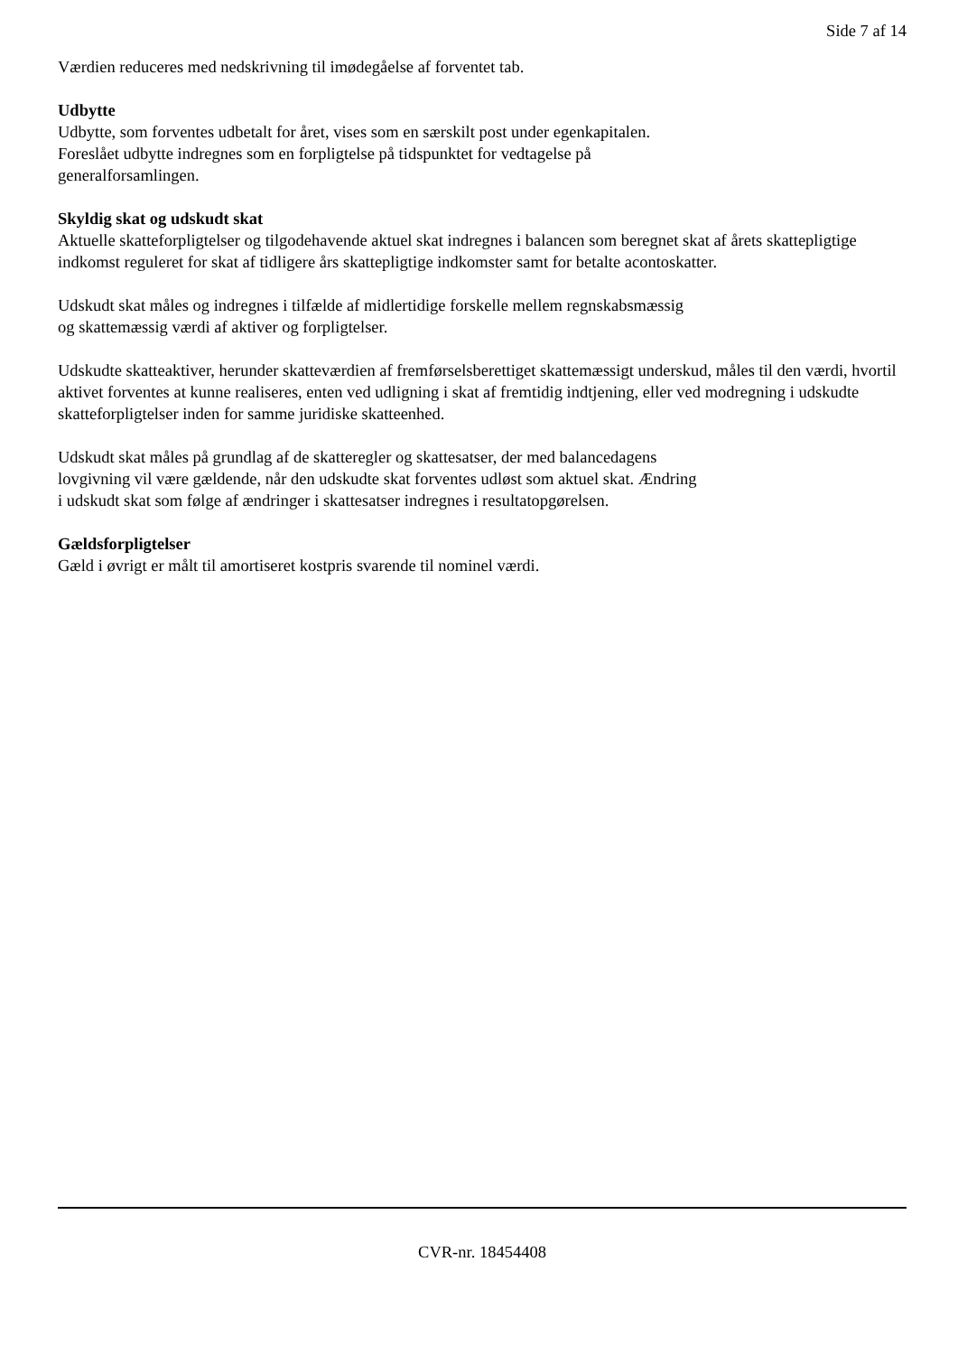Side 7 af 14
Værdien reduceres med nedskrivning til imødegåelse af forventet tab.
Udbytte
Udbytte, som forventes udbetalt for året, vises som en særskilt post under egenkapitalen.
Foreslået udbytte indregnes som en forpligtelse på tidspunktet for vedtagelse på
generalforsamlingen.
Skyldig skat og udskudt skat
Aktuelle skatteforpligtelser og tilgodehavende aktuel skat indregnes i balancen som beregnet skat af årets skattepligtige indkomst reguleret for skat af tidligere års skattepligtige indkomster samt for betalte acontoskatter.
Udskudt skat måles og indregnes i tilfælde af midlertidige forskelle mellem regnskabsmæssig
og skattemæssig værdi af aktiver og forpligtelser.
Udskudte skatteaktiver, herunder skatteværdien af fremførselsberettiget skattemæssigt underskud, måles til den værdi, hvortil aktivet forventes at kunne realiseres, enten ved udligning i skat af fremtidig indtjening, eller ved modregning i udskudte skatteforpligtelser inden for samme juridiske skatteenhed.
Udskudt skat måles på grundlag af de skatteregler og skattesatser, der med balancedagens
lovgivning vil være gældende, når den udskudte skat forventes udløst som aktuel skat. Ændring
i udskudt skat som følge af ændringer i skattesatser indregnes i resultatopgørelsen.
Gældsforpligtelser
Gæld i øvrigt er målt til amortiseret kostpris svarende til nominel værdi.
CVR-nr. 18454408